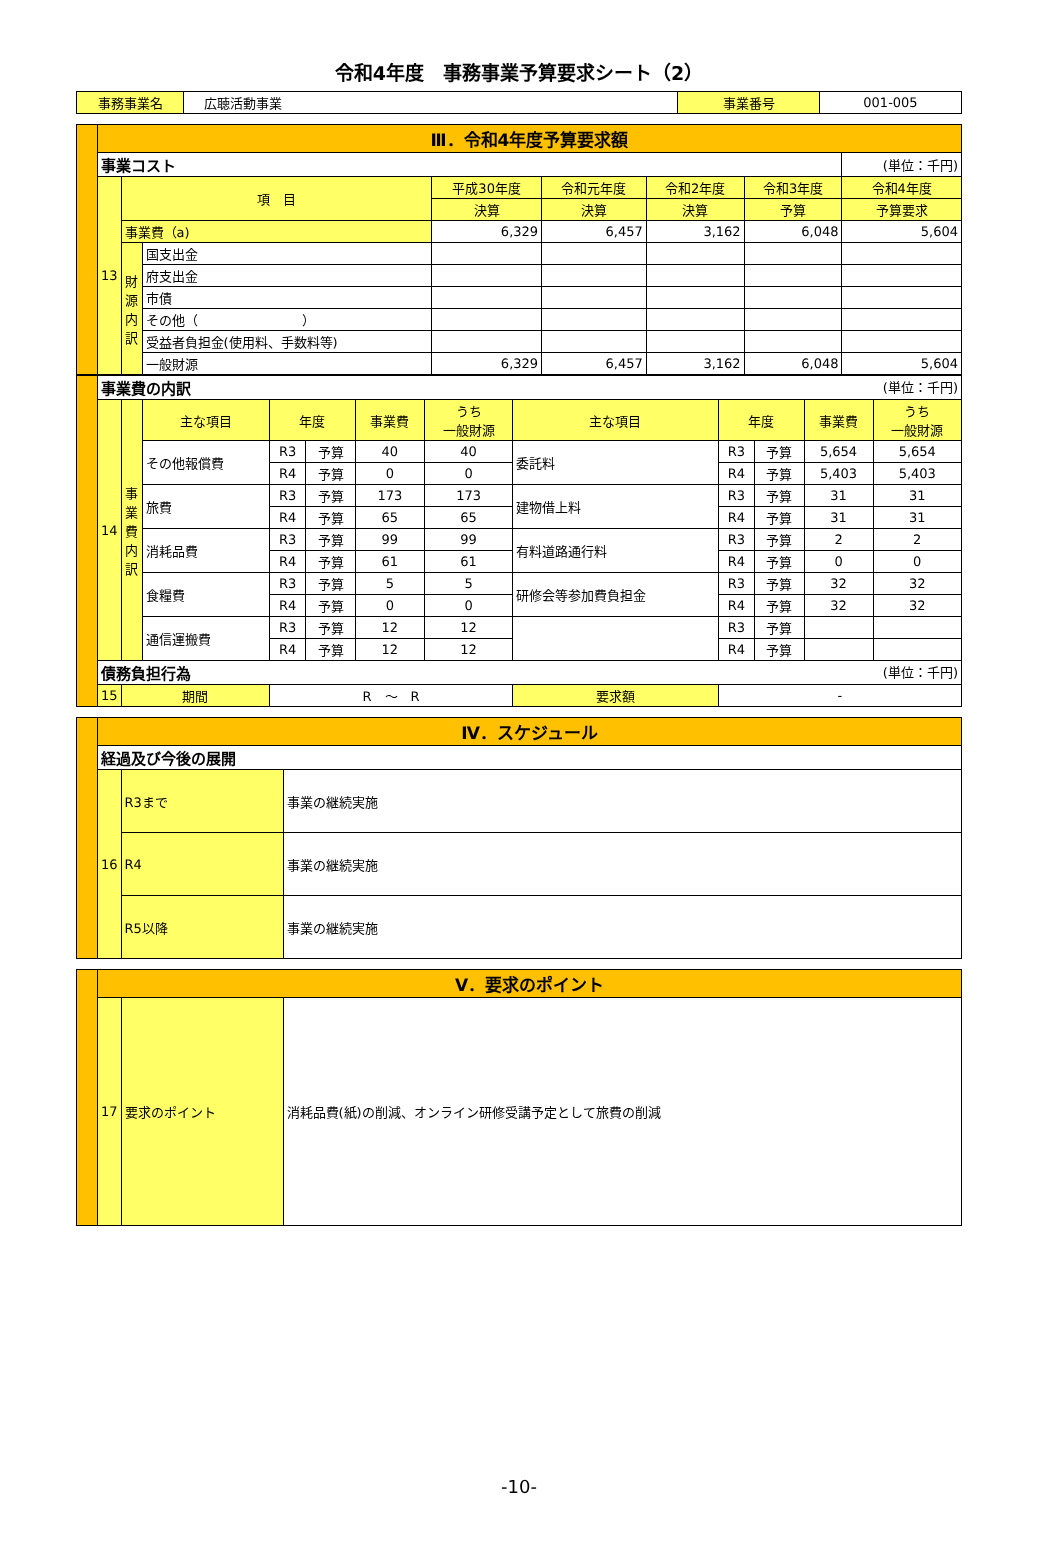令和4年度　事務事業予算要求シート（2）
| 事務事業名 | 広聴活動事業 | 事業番号 | 001-005 |
| | Ⅲ．令和4年度予算要求額 | | | | | | | |
| | 事業コスト | | | | | | | (単位：千円) |
| | 13 | 項 目 | | 平成30年度 | 令和元年度 | 令和2年度 | 令和3年度 | 令和4年度 |
| | | | | 決算 | 決算 | 決算 | 予算 | 予算要求 |
| | | 事業費（a) | | 6,329 | 6,457 | 3,162 | 6,048 | 5,604 |
| | | 財源内訳 | 国支出金 | | | | | |
| | | | 府支出金 | | | | | |
| | | | 市債 | | | | | |
| | | | その他（ ） | | | | | |
| | | | 受益者負担金(使用料、手数料等) | | | | | |
| | | | 一般財源 | 6,329 | 6,457 | 3,162 | 6,048 | 5,604 |
| | 事業費の内訳 (単位：千円) | | | | | | | | | | | |
| | 14 | 事業費内訳 | 主な項目 | 年度 | | 事業費 | うち 一般財源 | 主な項目 | 年度 | | 事業費 | うち 一般財源 |
| | | | その他報償費 | R3 | 予算 | 40 | 40 | 委託料 | R3 | 予算 | 5,654 | 5,654 |
| | | | | R4 | 予算 | 0 | 0 | | R4 | 予算 | 5,403 | 5,403 |
| | | | 旅費 | R3 | 予算 | 173 | 173 | 建物借上料 | R3 | 予算 | 31 | 31 |
| | | | | R4 | 予算 | 65 | 65 | | R4 | 予算 | 31 | 31 |
| | | | 消耗品費 | R3 | 予算 | 99 | 99 | 有料道路通行料 | R3 | 予算 | 2 | 2 |
| | | | | R4 | 予算 | 61 | 61 | | R4 | 予算 | 0 | 0 |
| | | | 食糧費 | R3 | 予算 | 5 | 5 | 研修会等参加費負担金 | R3 | 予算 | 32 | 32 |
| | | | | R4 | 予算 | 0 | 0 | | R4 | 予算 | 32 | 32 |
| | | | 通信運搬費 | R3 | 予算 | 12 | 12 | | R3 | 予算 | | |
| | | | | R4 | 予算 | 12 | 12 | | R4 | 予算 | | |
| | 債務負担行為 (単位：千円) | | | | | | | | | | | |
| | 15 | 期間 | | R ～ R | | | | 要求額 | - | | | |
| | Ⅳ．スケジュール | | |
| | 経過及び今後の展開 | | |
| | 16 | R3まで | 事業の継続実施 |
| | | R4 | 事業の継続実施 |
| | | R5以降 | 事業の継続実施 |
| | Ⅴ．要求のポイント | | |
| | 17 | 要求のポイント | 消耗品費(紙)の削減、オンライン研修受講予定として旅費の削減 |
-10-